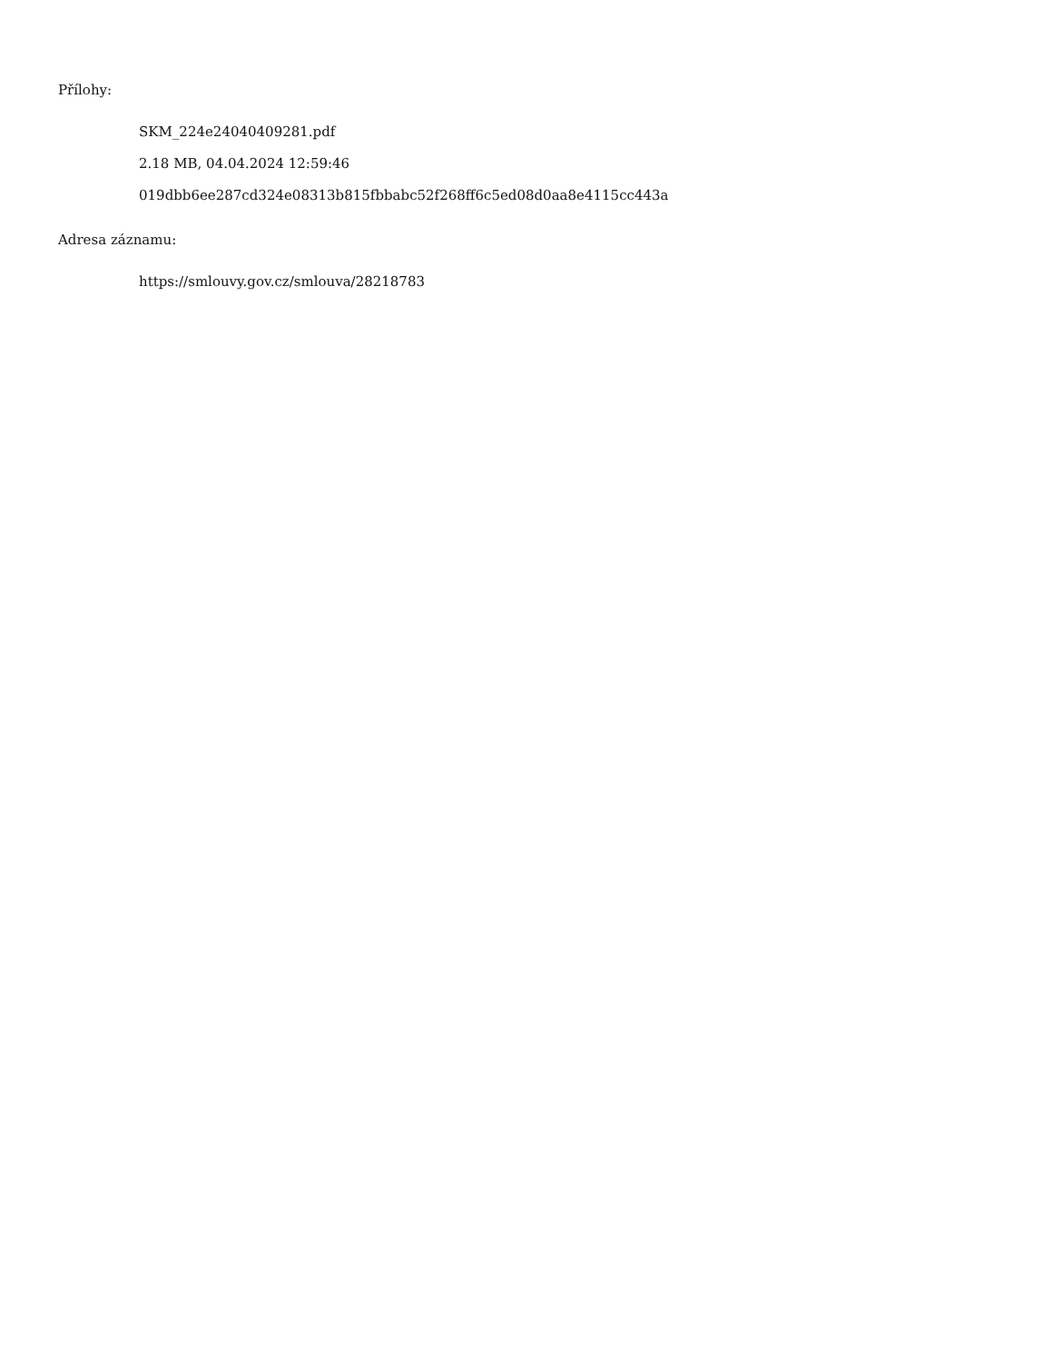Přílohy:
SKM_224e24040409281.pdf
2.18 MB, 04.04.2024 12:59:46
019dbb6ee287cd324e08313b815fbbabc52f268ff6c5ed08d0aa8e4115cc443a
Adresa záznamu:
https://smlouvy.gov.cz/smlouva/28218783